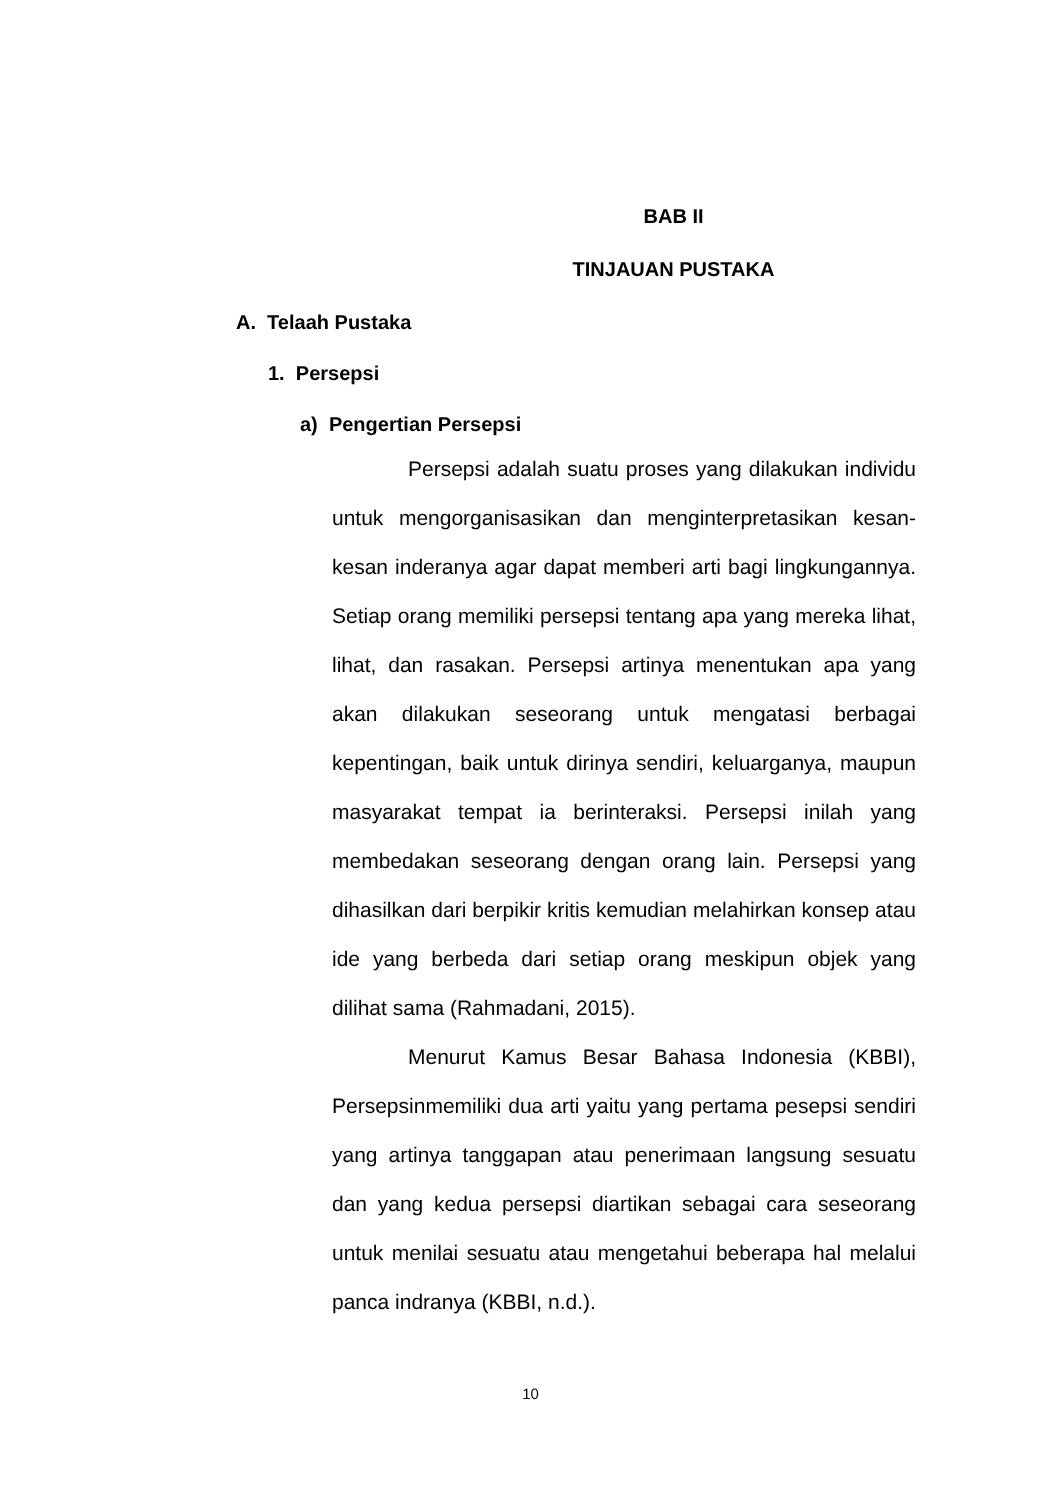BAB II
TINJAUAN PUSTAKA
A. Telaah Pustaka
1. Persepsi
a) Pengertian Persepsi
Persepsi adalah suatu proses yang dilakukan individu untuk mengorganisasikan dan menginterpretasikan kesan-kesan inderanya agar dapat memberi arti bagi lingkungannya. Setiap orang memiliki persepsi tentang apa yang mereka lihat, lihat, dan rasakan. Persepsi artinya menentukan apa yang akan dilakukan seseorang untuk mengatasi berbagai kepentingan, baik untuk dirinya sendiri, keluarganya, maupun masyarakat tempat ia berinteraksi. Persepsi inilah yang membedakan seseorang dengan orang lain. Persepsi yang dihasilkan dari berpikir kritis kemudian melahirkan konsep atau ide yang berbeda dari setiap orang meskipun objek yang dilihat sama (Rahmadani, 2015).
Menurut Kamus Besar Bahasa Indonesia (KBBI), Persepsinmemiliki dua arti yaitu yang pertama pesepsi sendiri yang artinya tanggapan atau penerimaan langsung sesuatu dan yang kedua persepsi diartikan sebagai cara seseorang untuk menilai sesuatu atau mengetahui beberapa hal melalui panca indranya (KBBI, n.d.).
10